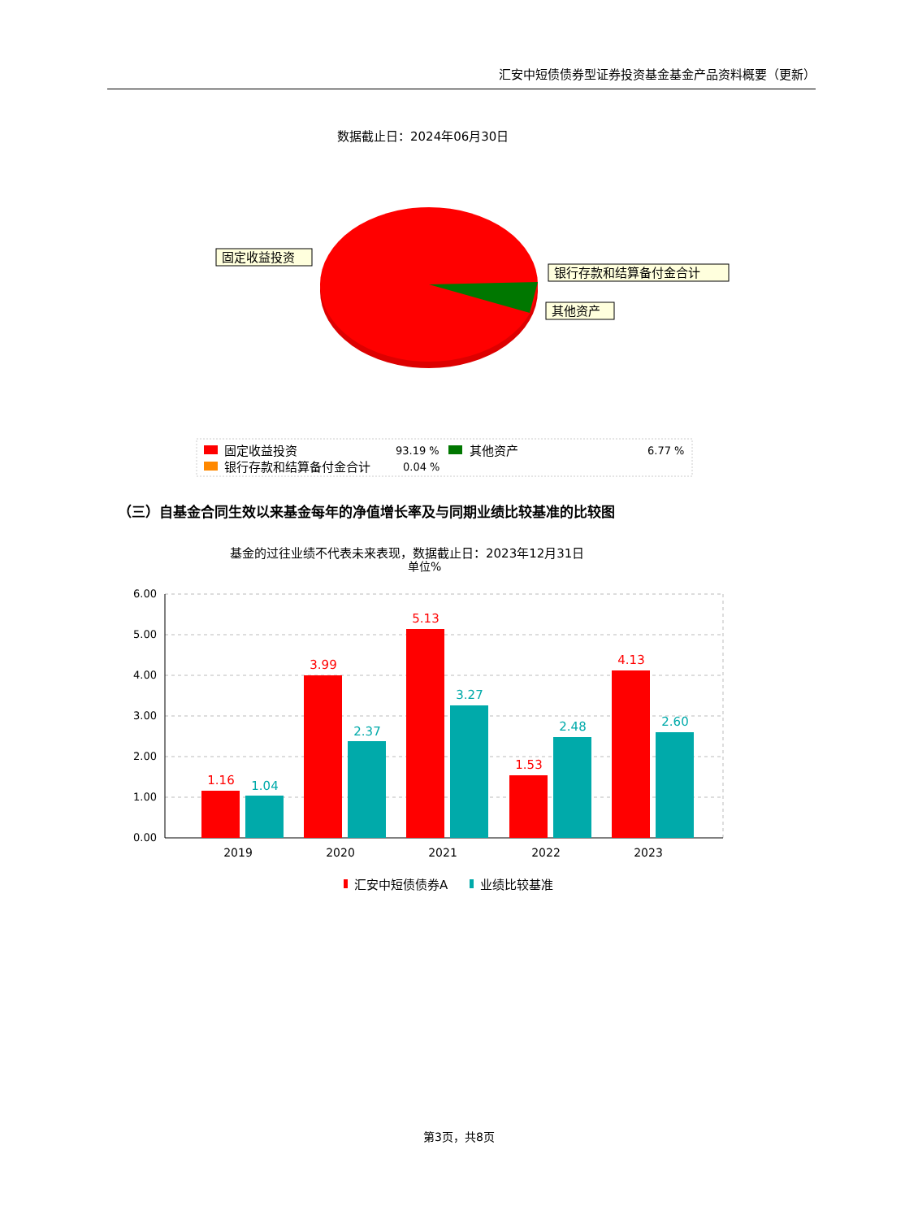汇安中短债债券型证券投资基金基金产品资料概要（更新）
数据截止日：2024年06月30日
固定收益投资
银行存款和结算备付金合计
其他资产
固定收益投资
93.19 %
其他资产
6.77 %
银行存款和结算备付金合计
0.04 %
（三）自基金合同生效以来基金每年的净值增长率及与同期业绩比较基准的比较图
基金的过往业绩不代表未来表现，数据截止日：2023年12月31日
单位%
6.00
5.00
4.00
3.00
2.00
1.00
0.00
1.16
3.99
5.13
1.53
4.13
1.04
2.37
3.27
2.48
2.60
2019
2020
2021
2022
2023
汇安中短债债券A
业绩比较基准
第3页，共8页